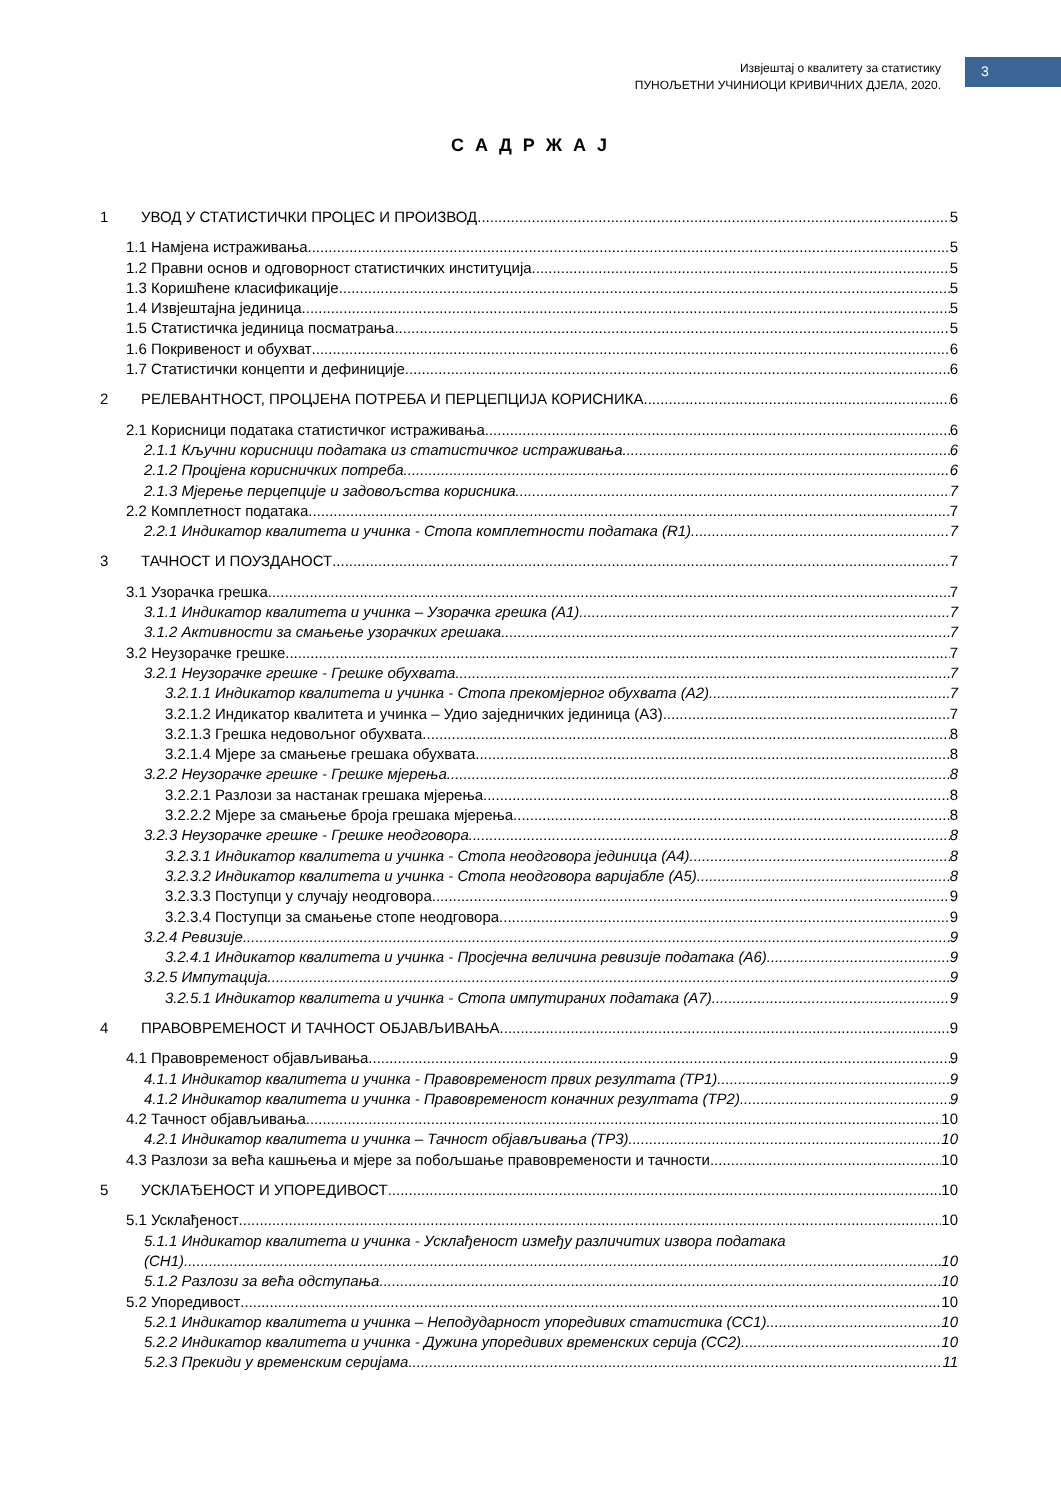Извјештај о квалитету за статистику
ПУНОЉЕТНИ УЧИНИОЦИ КРИВИЧНИХ ДЈЕЛА, 2020.
3
С А Д Р Ж А Ј
1 УВОД У СТАТИСТИЧКИ ПРОЦЕС И ПРОИЗВОД 5
1.1 Намјена истраживања 5
1.2 Правни основ и одговорност статистичких институција 5
1.3 Коришћене класификације 5
1.4 Извјештајна јединица 5
1.5 Статистичка јединица посматрања 5
1.6 Покривеност и обухват 6
1.7 Статистички концепти и дефиниције 6
2 РЕЛЕВАНТНОСТ, ПРОЦЈЕНА ПОТРЕБА И ПЕРЦЕПЦИЈА КОРИСНИКА 6
2.1 Корисници података статистичког истраживања 6
2.1.1 Кључни корисници података из статистичког истраживања 6
2.1.2 Процјена корисничких потреба 6
2.1.3 Мјерење перцепције и задовољства корисника 7
2.2 Комплетност података 7
2.2.1 Индикатор квалитета и учинка - Стопа комплетности података (R1) 7
3 ТАЧНОСТ И ПОУЗДАНОСТ 7
3.1 Узорачка грешка 7
3.1.1 Индикатор квалитета и учинка – Узорачка грешка (А1) 7
3.1.2 Активности за смањење узорачких грешака 7
3.2 Неузорачке грешке 7
3.2.1 Неузорачке грешке - Грешке обухвата 7
3.2.1.1 Индикатор квалитета и учинка - Стопа прекомјерног обухвата (А2) 7
3.2.1.2 Индикатор квалитета и учинка – Удио заједничких јединица (А3) 7
3.2.1.3 Грешка недовољног обухвата 8
3.2.1.4 Мјере за смањење грешака обухвата 8
3.2.2 Неузорачке грешке - Грешке мјерења 8
3.2.2.1 Разлози за настанак грешака мјерења 8
3.2.2.2 Мјере за смањење броја грешака мјерења 8
3.2.3 Неузорачке грешке - Грешке неодговора 8
3.2.3.1 Индикатор квалитета и учинка - Стопа неодговора јединица (А4) 8
3.2.3.2 Индикатор квалитета и учинка - Стопа неодговора варијабле (А5) 8
3.2.3.3 Поступци у случају неодговора 9
3.2.3.4 Поступци за смањење стопе неодговора 9
3.2.4 Ревизије 9
3.2.4.1 Индикатор квалитета и учинка - Просјечна величина ревизије података (А6) 9
3.2.5 Импутација 9
3.2.5.1 Индикатор квалитета и учинка - Стопа импутираних података (А7) 9
4 ПРАВОВРЕМЕНОСТ И ТАЧНОСТ ОБЈАВЉИВАЊА 9
4.1 Правовременост објављивања 9
4.1.1 Индикатор квалитета и учинка - Правовременост првих резултата (TP1) 9
4.1.2 Индикатор квалитета и учинка - Правовременост коначних резултата (TP2) 9
4.2 Тачност објављивања 10
4.2.1 Индикатор квалитета и учинка – Тачност објављивања (TP3) 10
4.3 Разлози за већа кашњења и мјере за побољшање правовремености и тачности 10
5 УСКЛАЂЕНОСТ И УПОРЕДИВОСТ 10
5.1 Усклађеност 10
5.1.1 Индикатор квалитета и учинка - Усклађеност између различитих извора података
(CH1) 10
5.1.2 Разлози за већа одступања 10
5.2 Упоредивост 10
5.2.1 Индикатор квалитета и учинка – Неподударност упоредивих статистика (CC1) 10
5.2.2 Индикатор квалитета и учинка - Дужина упоредивих временских серија (CC2) 10
5.2.3 Прекиди у временским серијама 11